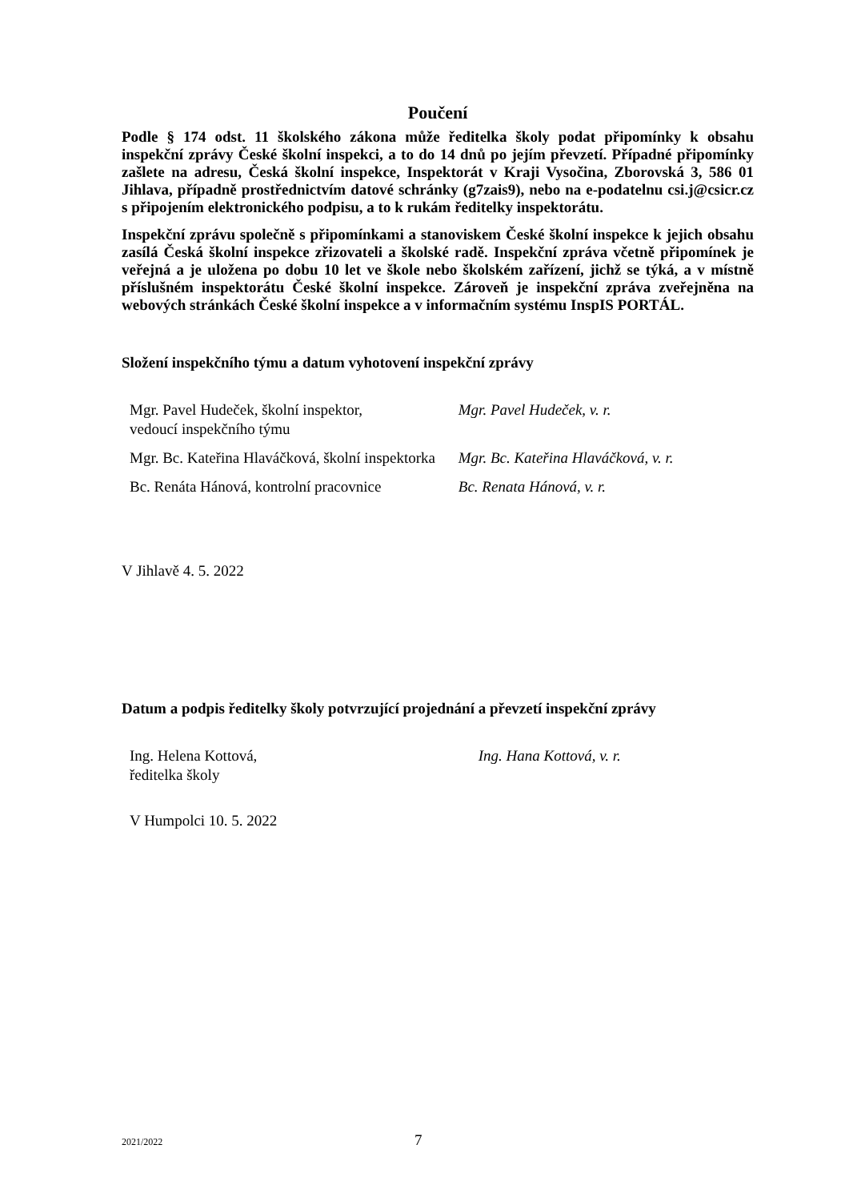Poučení
Podle § 174 odst. 11 školského zákona může ředitelka školy podat připomínky k obsahu inspekční zprávy České školní inspekci, a to do 14 dnů po jejím převzetí. Případné připomínky zašlete na adresu, Česká školní inspekce, Inspektorát v Kraji Vysočina, Zborovská 3, 586 01 Jihlava, případně prostřednictvím datové schránky (g7zais9), nebo na e-podatelnu csi.j@csicr.cz s připojením elektronického podpisu, a to k rukám ředitelky inspektorátu.
Inspekční zprávu společně s připomínkami a stanoviskem České školní inspekce k jejich obsahu zasílá Česká školní inspekce zřizovateli a školské radě. Inspekční zpráva včetně připomínek je veřejná a je uložena po dobu 10 let ve škole nebo školském zařízení, jichž se týká, a v místně příslušném inspektorátu České školní inspekce. Zároveň je inspekční zpráva zveřejněna na webových stránkách České školní inspekce a v informačním systému InspIS PORTÁL.
Složení inspekčního týmu a datum vyhotovení inspekční zprávy
| Mgr. Pavel Hudeček, školní inspektor, vedoucí inspekčního týmu | Mgr. Pavel Hudeček, v. r. |
| Mgr. Bc. Kateřina Hlaváčková, školní inspektorka | Mgr. Bc. Kateřina Hlaváčková, v. r. |
| Bc. Renáta Hánová, kontrolní pracovnice | Bc. Renata Hánová, v. r. |
V Jihlavě 4. 5. 2022
Datum a podpis ředitelky školy potvrzující projednání a převzetí inspekční zprávy
| Ing. Helena Kottová, ředitelka školy | Ing. Hana Kottová, v. r. |
V Humpolci 10. 5. 2022
2021/2022 7